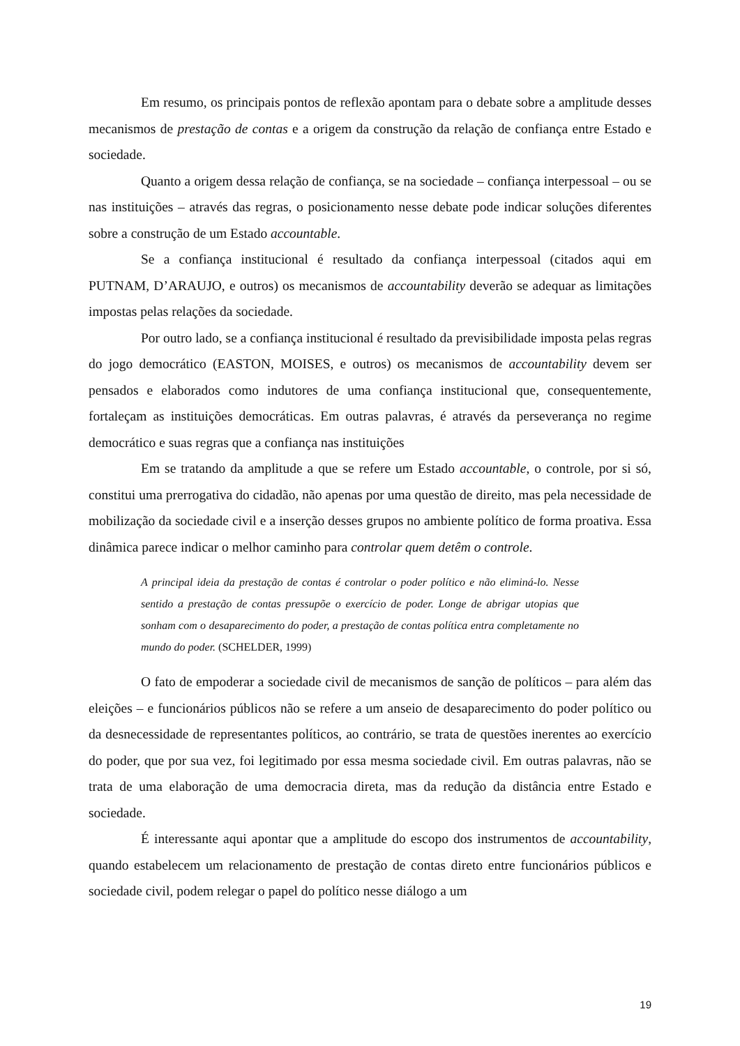Em resumo, os principais pontos de reflexão apontam para o debate sobre a amplitude desses mecanismos de prestação de contas e a origem da construção da relação de confiança entre Estado e sociedade.
Quanto a origem dessa relação de confiança, se na sociedade – confiança interpessoal – ou se nas instituições – através das regras, o posicionamento nesse debate pode indicar soluções diferentes sobre a construção de um Estado accountable.
Se a confiança institucional é resultado da confiança interpessoal (citados aqui em PUTNAM, D’ARAUJO, e outros) os mecanismos de accountability deverão se adequar as limitações impostas pelas relações da sociedade.
Por outro lado, se a confiança institucional é resultado da previsibilidade imposta pelas regras do jogo democrático (EASTON, MOISES, e outros) os mecanismos de accountability devem ser pensados e elaborados como indutores de uma confiança institucional que, consequentemente, fortaleçam as instituições democráticas. Em outras palavras, é através da perseverança no regime democrático e suas regras que a confiança nas instituições
Em se tratando da amplitude a que se refere um Estado accountable, o controle, por si só, constitui uma prerrogativa do cidadão, não apenas por uma questão de direito, mas pela necessidade de mobilização da sociedade civil e a inserção desses grupos no ambiente político de forma proativa. Essa dinâmica parece indicar o melhor caminho para controlar quem detêm o controle.
A principal ideia da prestação de contas é controlar o poder político e não eliminá-lo. Nesse sentido a prestação de contas pressupõe o exercício de poder. Longe de abrigar utopias que sonham com o desaparecimento do poder, a prestação de contas política entra completamente no mundo do poder. (SCHELDER, 1999)
O fato de empoderar a sociedade civil de mecanismos de sanção de políticos – para além das eleições – e funcionários públicos não se refere a um anseio de desaparecimento do poder político ou da desnecessidade de representantes políticos, ao contrário, se trata de questões inerentes ao exercício do poder, que por sua vez, foi legitimado por essa mesma sociedade civil. Em outras palavras, não se trata de uma elaboração de uma democracia direta, mas da redução da distância entre Estado e sociedade.
É interessante aqui apontar que a amplitude do escopo dos instrumentos de accountability, quando estabelecem um relacionamento de prestação de contas direto entre funcionários públicos e sociedade civil, podem relegar o papel do político nesse diálogo a um
19